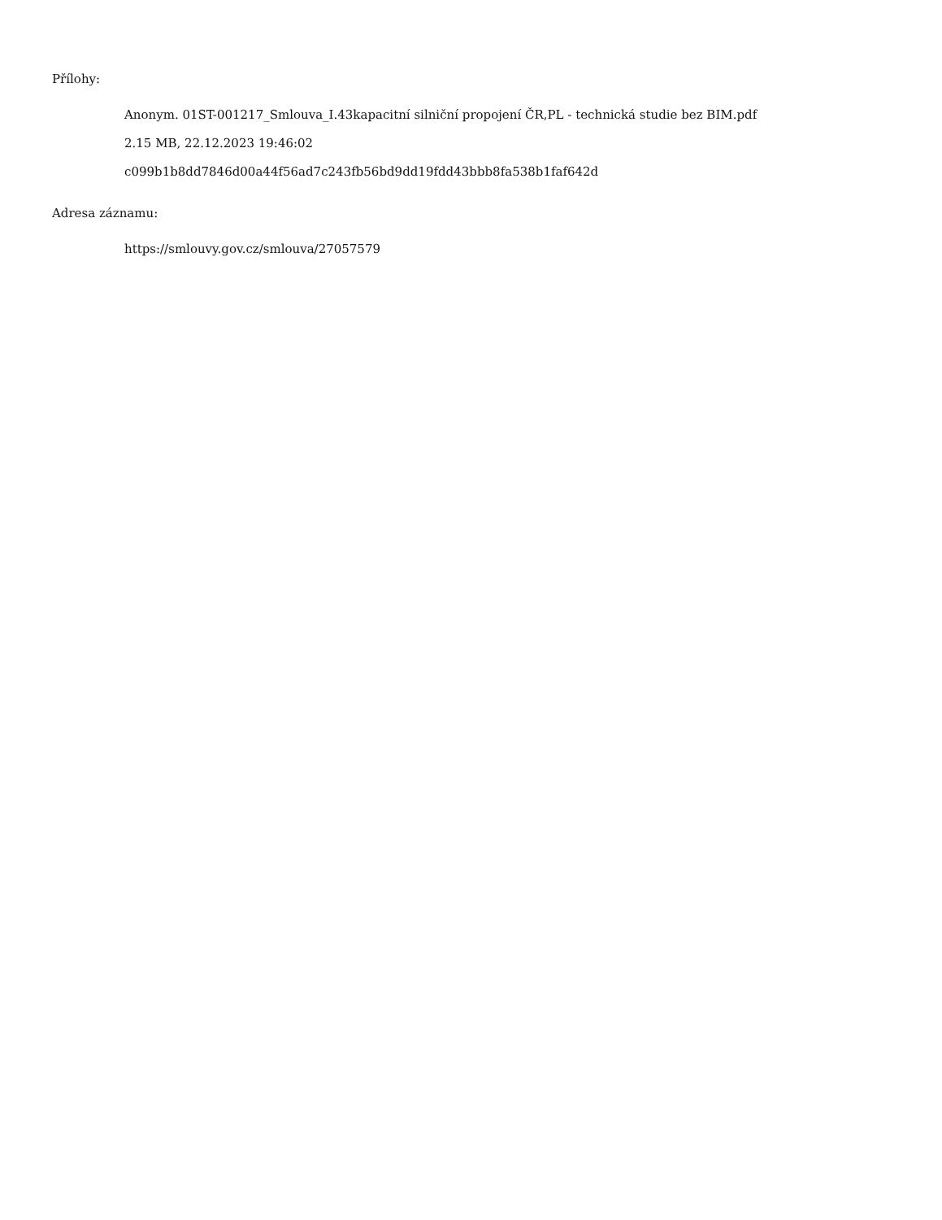Přílohy:
Anonym. 01ST-001217_Smlouva_I.43kapacitní silniční propojení ČR,PL - technická studie bez BIM.pdf
2.15 MB, 22.12.2023 19:46:02
c099b1b8dd7846d00a44f56ad7c243fb56bd9dd19fdd43bbb8fa538b1faf642d
Adresa záznamu:
https://smlouvy.gov.cz/smlouva/27057579